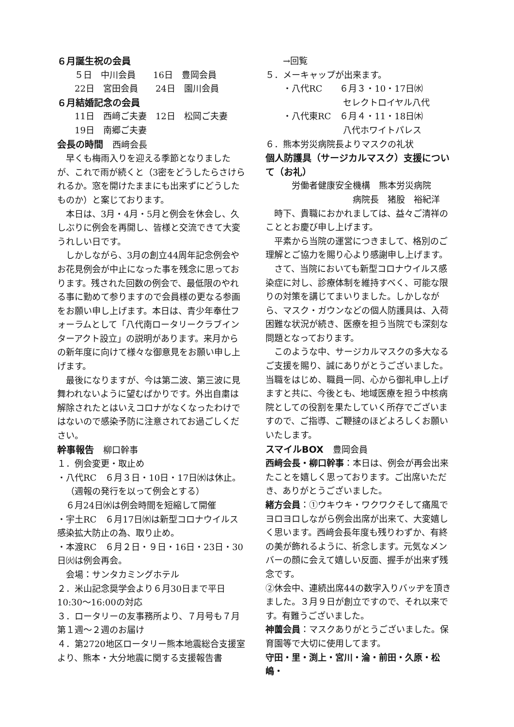６月誕生祝の会員
５日　中川会員　　16日　豊岡会員
22日　宮田会員　　24日　園川会員
６月結婚記念の会員
11日　西﨑ご夫妻　12日　松岡ご夫妻
19日　南郷ご夫妻
会長の時間　西﨑会長
早くも梅雨入りを迎える季節となりましたが、これで雨が続くと（3密をどうしたらさけられるか。窓を開けたままにも出来ずにどうしたものか）と案じております。
本日は、3月・4月・5月と例会を休会し、久しぶりに例会を再開し、皆様と交流できて大変うれしい日です。
しかしながら、3月の創立44周年記念例会やお花見例会が中止になった事を残念に思っております。残された回数の例会で、最低限のやれる事に勤めて参りますので会員様の更なる参画をお願い申し上げます。本日は、青少年奉仕フォーラムとして「八代南ロータリークラブインターアクト設立」の説明があります。来月からの新年度に向けて様々な御意見をお願い申し上げます。
最後になりますが、今は第二波、第三波に見舞われないように望むばかりです。外出自粛は解除されたとはいえコロナがなくなったわけではないので感染予防に注意されてお過ごしください。
幹事報告　柳口幹事
１．例会変更・取止め
・八代RC　６月３日・10日・17日㈬は休止。
（週報の発行を以って例会とする）
６月24日㈬は例会時間を短縮して開催
・宇土RC　６月17日㈬は新型コロナウイルス感染拡大防止の為、取り止め。
・本渡RC　６月２日・９日・16日・23日・30日㈫は例会再会。
会場：サンタカミングホテル
２．米山記念奨学会より６月30日まで平日10:30〜16:00の対応
３．ロータリーの友事務所より、７月号も７月第１週〜２週のお届け
４．第2720地区ロータリー熊本地震総合支援室より、熊本・大分地震に関する支援報告書
→回覧
５．メーキャップが出来ます。
・八代RC　　６月３・10・17日㈬
セレクトロイヤル八代
・八代東RC　６月４・11・18日㈭
八代ホワイトパレス
６．熊本労災病院長よりマスクの礼状
個人防護具（サージカルマスク）支援について（お礼）
労働者健康安全機構　熊本労災病院
病院長　猪股　裕紀洋
時下、貴職におかれましては、益々ご清祥のこととお慶び申し上げます。
平素から当院の運営につきまして、格別のご理解とご協力を賜り心より感謝申し上げます。
さて、当院においても新型コロナウイルス感染症に対し、診療体制を維持すべく、可能な限りの対策を講じてまいりました。しかしながら、マスク・ガウンなどの個人防護具は、入荷困難な状況が続き、医療を担う当院でも深刻な問題となっております。
このような中、サージカルマスクの多大なるご支援を賜り、誠にありがとうございました。当職をはじめ、職員一同、心から御礼申し上げますと共に、今後とも、地域医療を担う中核病院としての役割を果たしていく所存でございますので、ご指導、ご鞭撻のほどよろしくお願いいたします。
スマイルBOX　豊岡会員
西﨑会長・柳口幹事：本日は、例会が再会出来たことを嬉しく思っております。ご出席いただき、ありがとうございました。
緒方会員：①ウキウキ・ワクワクそして痛風でヨロヨロしながら例会出席が出来て、大変嬉しく思います。西﨑会長年度も残りわずか、有終の美が飾れるように、祈念します。元気なメンバーの顔に会えて嬉しい反面、握手が出来ず残念です。
②休会中、連続出席44の数字入りバッヂを頂きました。３月９日が創立ですので、それ以来です。有難うございました。
神薗会員：マスクありがとうございました。保育園等で大切に使用してます。
守田・里・渕上・宮川・淪・前田・久原・松嶋・